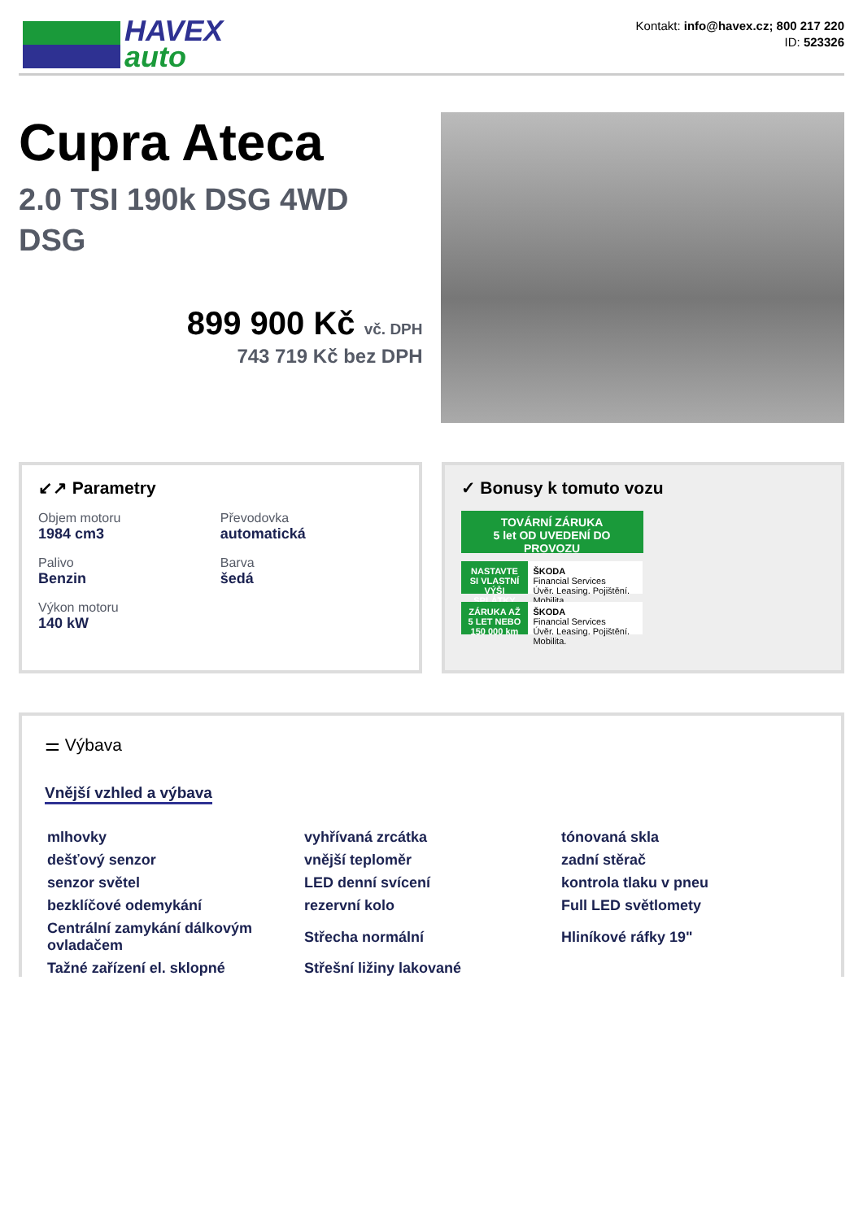HAVEX
auto
Kontakt: info@havex.cz; 800 217 220
ID: 523326
Cupra Ateca
2.0 TSI 190k DSG 4WD DSG
899 900 Kč vč. DPH
743 719 Kč bez DPH
↙↗ Parametry
Objem motoru
1984 cm3
Převodovka
automatická
Palivo
Benzin
Barva
šedá
Výkon motoru
140 kW
✓ Bonusy k tomuto vozu
TOVÁRNÍ ZÁRUKA
5 let OD UVEDENÍ DO PROVOZU
NASTAVTE SI VLASTNÍ VÝŠI SPLÁTKY ŠKODA
Financial Services
Úvěr. Leasing. Pojištění. Mobilita.
ZÁRUKA AŽ 5 LET NEBO 150 000 km ŠKODA
Financial Services
Úvěr. Leasing. Pojištění. Mobilita.
⚌ Výbava
Vnější vzhled a výbava
mlhovky
vyhřívaná zrcátka
tónovaná skla
dešťový senzor
vnější teploměr
zadní stěrač
senzor světel
LED denní svícení
kontrola tlaku v pneu
bezklíčové odemykání
rezervní kolo
Full LED světlomety
Centrální zamykání dálkovým ovladačem
Střecha normální
Hliníkové ráfky 19"
Tažné zařízení el. sklopné
Střešní ližiny lakované